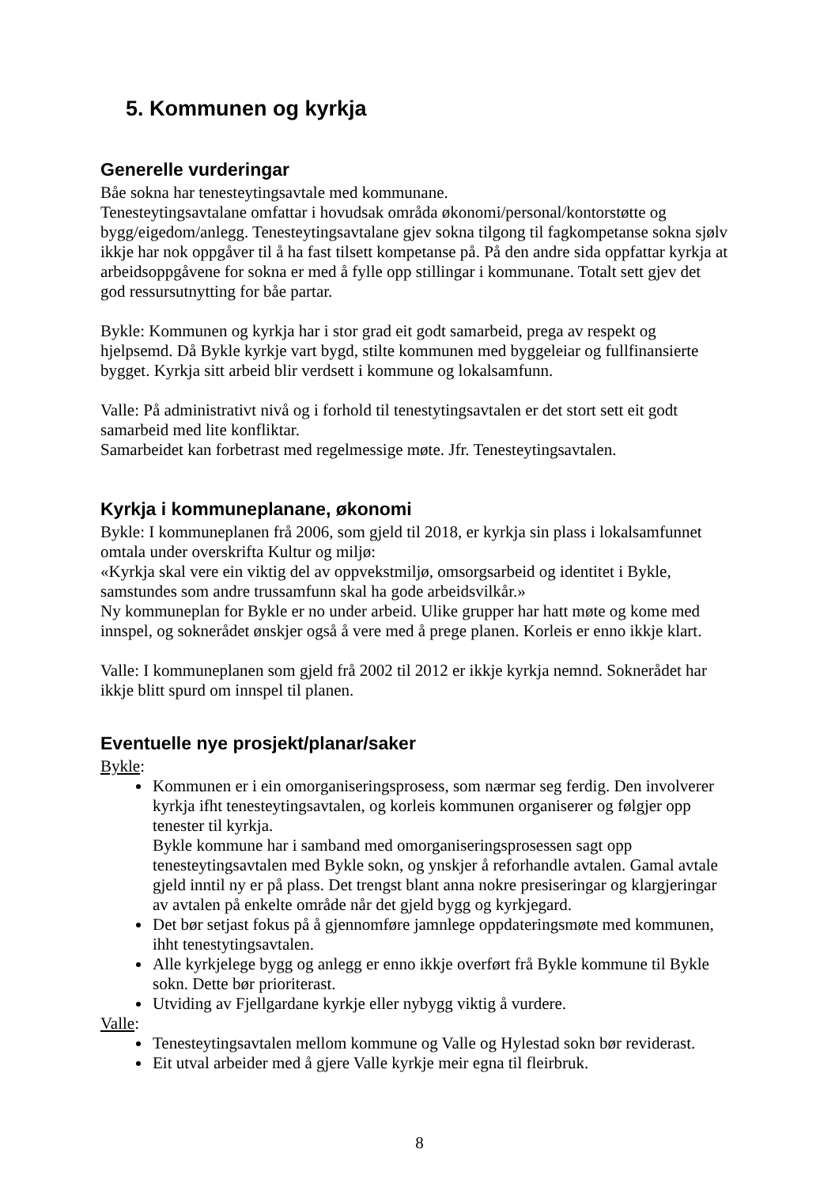5. Kommunen og kyrkja
Generelle vurderingar
Båe sokna har tenesteytingsavtale med kommunane.
Tenesteytingsavtalane omfattar i hovudsak områda økonomi/personal/kontorstøtte og bygg/eigedom/anlegg. Tenesteytingsavtalane gjev sokna tilgong til fagkompetanse sokna sjølv ikkje har nok oppgåver til å ha fast tilsett kompetanse på. På den andre sida oppfattar kyrkja at arbeidsoppgåvene for sokna er med å fylle opp stillingar i kommunane. Totalt sett gjev det god ressursutnytting for båe partar.
Bykle: Kommunen og kyrkja har i stor grad eit godt samarbeid, prega av respekt og hjelpsemd. Då Bykle kyrkje vart bygd, stilte kommunen med byggeleiar og fullfinansierte bygget. Kyrkja sitt arbeid blir verdsett i kommune og lokalsamfunn.
Valle: På administrativt nivå og i forhold til tenestytingsavtalen er det stort sett eit godt samarbeid med lite konfliktar.
Samarbeidet kan forbetrast med regelmessige møte. Jfr. Tenesteytingsavtalen.
Kyrkja i kommuneplanane, økonomi
Bykle: I kommuneplanen frå 2006, som gjeld til 2018, er kyrkja sin plass i lokalsamfunnet omtala under overskrifta Kultur og miljø:
«Kyrkja skal vere ein viktig del av oppvekstmiljø, omsorgsarbeid og identitet i Bykle, samstundes som andre trussamfunn skal ha gode arbeidsvilkår.»
Ny kommuneplan for Bykle er no under arbeid. Ulike grupper har hatt møte og kome med innspel, og soknerådet ønskjer også å vere med å prege planen. Korleis er enno ikkje klart.
Valle: I kommuneplanen som gjeld frå 2002 til 2012 er ikkje kyrkja nemnd. Soknerådet har ikkje blitt spurd om innspel til planen.
Eventuelle nye prosjekt/planar/saker
Bykle:
Kommunen er i ein omorganiseringsprosess, som nærmar seg ferdig. Den involverer kyrkja ifht tenesteytingsavtalen, og korleis kommunen organiserer og følgjer opp tenester til kyrkja.
Bykle kommune har i samband med omorganiseringsprosessen sagt opp tenesteytingsavtalen med Bykle sokn, og ynskjer å reforhandle avtalen. Gamal avtale gjeld inntil ny er på plass. Det trengst blant anna nokre presiseringar og klargjeringar av avtalen på enkelte område når det gjeld bygg og kyrkjegard.
Det bør setjast fokus på å gjennomføre jamnlege oppdateringsmøte med kommunen, ihht tenestytingsavtalen.
Alle kyrkjelege bygg og anlegg er enno ikkje overført frå Bykle kommune til Bykle sokn. Dette bør prioriterast.
Utviding av Fjellgardane kyrkje eller nybygg viktig å vurdere.
Valle:
Tenesteytingsavtalen mellom kommune og Valle og Hylestad sokn bør reviderast.
Eit utval arbeider med å gjere Valle kyrkje meir egna til fleirbruk.
8